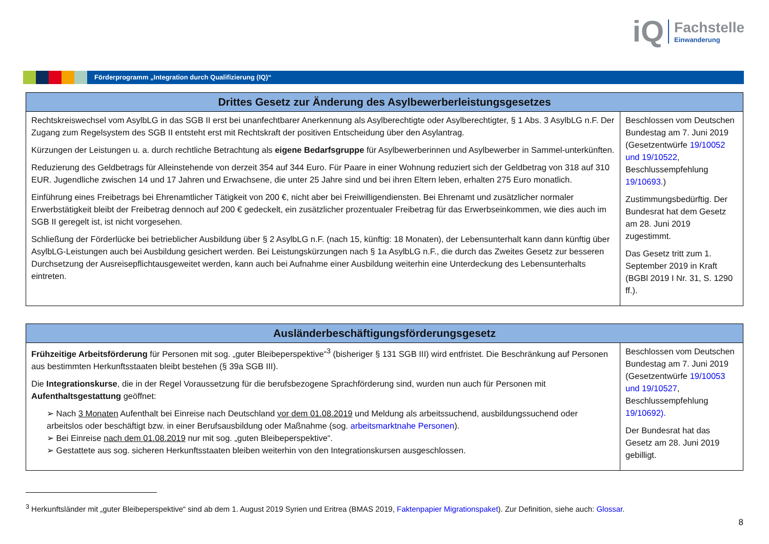iQ
Fachstelle
Einwanderung
Förderprogramm „Integration durch Qualifizierung (IQ)“
| Drittes Gesetz zur Änderung des Asylbewerberleistungsgesetzes | |
| --- | --- |
| Rechtskreiswechsel vom AsylbLG in das SGB II erst bei unanfechtbarer Anerkennung als Asylberechtigte oder Asylberechtigter, § 1 Abs. 3 AsylbLG n.F. Der Zugang zum Regelsystem des SGB II entsteht erst mit Rechtskraft der positiven Entscheidung über den Asylantrag. Kürzungen der Leistungen u. a. durch rechtliche Betrachtung als eigene Bedarfsgruppe für Asylbewerberinnen und Asylbewerber in Sammel-unterkünften. Reduzierung des Geldbetrags für Alleinstehende von derzeit 354 auf 344 Euro. Für Paare in einer Wohnung reduziert sich der Geldbetrag von 318 auf 310 EUR. Jugendliche zwischen 14 und 17 Jahren und Erwachsene, die unter 25 Jahre sind und bei ihren Eltern leben, erhalten 275 Euro monatlich. Einführung eines Freibetrags bei Ehrenamtlicher Tätigkeit von 200 €, nicht aber bei Freiwilligendiensten. Bei Ehrenamt und zusätzlicher normaler Erwerbstätigkeit bleibt der Freibetrag dennoch auf 200 € gedeckelt, ein zusätzlicher prozentualer Freibetrag für das Erwerbseinkommen, wie dies auch im SGB II geregelt ist, ist nicht vorgesehen. Schließung der Förderlücke bei betrieblicher Ausbildung über § 2 AsylbLG n.F. (nach 15, künftig: 18 Monaten), der Lebensunterhalt kann dann künftig über AsylbLG-Leistungen auch bei Ausbildung gesichert werden. Bei Leistungskürzungen nach § 1a AsylbLG n.F., die durch das Zweites Gesetz zur besseren Durchsetzung der Ausreisepflichtausgeweitet werden, kann auch bei Aufnahme einer Ausbildung weiterhin eine Unterdeckung des Lebensunterhalts eintreten. | Beschlossen vom Deutschen Bundestag am 7. Juni 2019 (Gesetzentwürfe 19/10052 und 19/10522 , Beschlussempfehlung 19/10693 .) Zustimmungsbedürftig. Der Bundesrat hat dem Gesetz am 28. Juni 2019 zugestimmt. Das Gesetz tritt zum 1. September 2019 in Kraft (BGBl 2019 I Nr. 31, S. 1290 ff.). |
| Ausländerbeschäftigungsförderungsgesetz | |
| --- | --- |
| Frühzeitige Arbeitsförderung für Personen mit sog. „guter Bleibeperspektive“<sup>3</sup> (bisheriger § 131 SGB III) wird entfristet. Die Beschränkung auf Personen aus bestimmten Herkunftsstaaten bleibt bestehen (§ 39a SGB III). Die Integrationskurse , die in der Regel Voraussetzung für die berufsbezogene Sprachförderung sind, wurden nun auch für Personen mit Aufenthaltsgestattung geöffnet: ➢ Nach 3 Monaten Aufenthalt bei Einreise nach Deutschland vor dem 01.08.2019 und Meldung als arbeitssuchend, ausbildungssuchend oder arbeitslos oder beschäftigt bzw. in einer Berufsausbildung oder Maßnahme (sog. arbeitsmarktnahe Personen ). ➢ Bei Einreise nach dem 01.08.2019 nur mit sog. „guten Bleibeperspektive“. ➢ Gestattete aus sog. sicheren Herkunftsstaaten bleiben weiterhin von den Integrationskursen ausgeschlossen. | Beschlossen vom Deutschen Bundestag am 7. Juni 2019 (Gesetzentwürfe 19/10053 und 19/10527 , Beschlussempfehlung 19/10692). Der Bundesrat hat das Gesetz am 28. Juni 2019 gebilligt. |
<sup>3</sup> Herkunftsländer mit „guter Bleibeperspektive“ sind ab dem 1. August 2019 Syrien und Eritrea (BMAS 2019, Faktenpapier Migrationspaket). Zur Definition, siehe auch: Glossar.
8